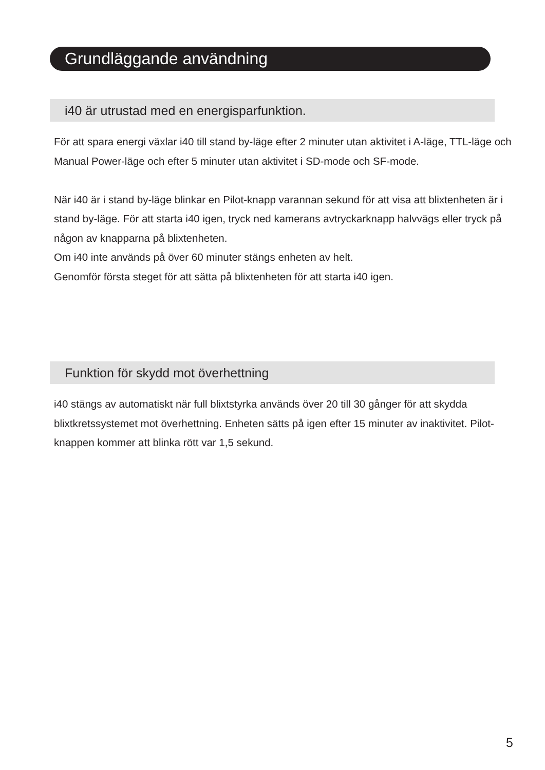Grundläggande användning
i40 är utrustad med en energisparfunktion.
För att spara energi växlar i40 till stand by-läge efter 2 minuter utan aktivitet i A-läge, TTL-läge och Manual Power-läge och efter 5 minuter utan aktivitet i SD-mode och SF-mode.
När i40 är i stand by-läge blinkar en Pilot-knapp varannan sekund för att visa att blixtenheten är i stand by-läge. För att starta i40 igen, tryck ned kamerans avtryckarknapp halvvägs eller tryck på någon av knapparna på blixtenheten.
Om i40 inte används på över 60 minuter stängs enheten av helt.
Genomför första steget för att sätta på blixtenheten för att starta i40 igen.
Funktion för skydd mot överhettning
i40 stängs av automatiskt när full blixtstyrka används över 20 till 30 gånger för att skydda blixtkretssystemet mot överhettning. Enheten sätts på igen efter 15 minuter av inaktivitet. Pilot-knappen kommer att blinka rött var 1,5 sekund.
5